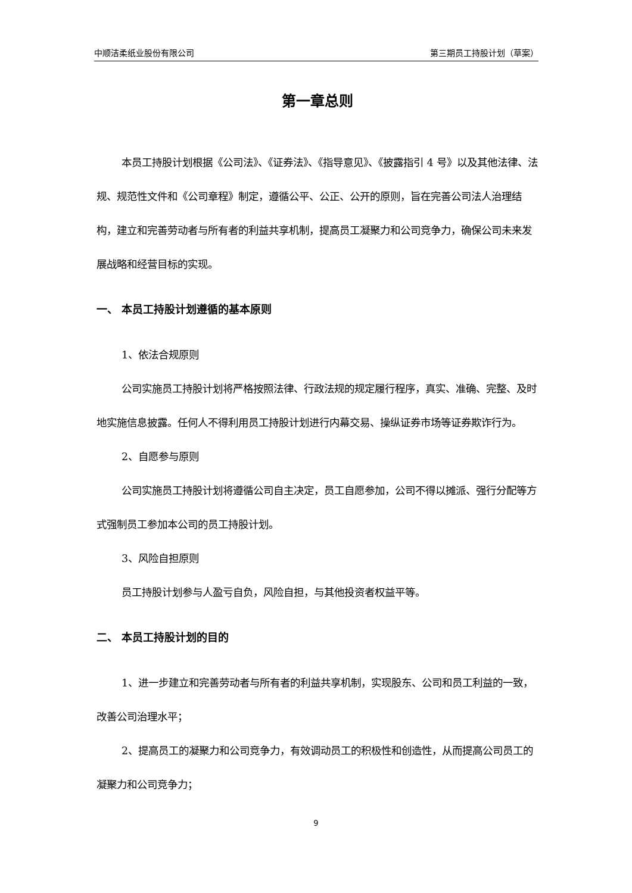中顺洁柔纸业股份有限公司 第三期员工持股计划（草案）
第一章总则
本员工持股计划根据《公司法》、《证券法》、《指导意见》、《披露指引 4 号》以及其他法律、法规、规范性文件和《公司章程》制定，遵循公平、公正、公开的原则，旨在完善公司法人治理结构，建立和完善劳动者与所有者的利益共享机制，提高员工凝聚力和公司竞争力，确保公司未来发展战略和经营目标的实现。
一、 本员工持股计划遵循的基本原则
1、依法合规原则
公司实施员工持股计划将严格按照法律、行政法规的规定履行程序，真实、准确、完整、及时地实施信息披露。任何人不得利用员工持股计划进行内幕交易、操纵证券市场等证券欺诈行为。
2、自愿参与原则
公司实施员工持股计划将遵循公司自主决定，员工自愿参加，公司不得以摊派、强行分配等方式强制员工参加本公司的员工持股计划。
3、风险自担原则
员工持股计划参与人盈亏自负，风险自担，与其他投资者权益平等。
二、 本员工持股计划的目的
1、进一步建立和完善劳动者与所有者的利益共享机制，实现股东、公司和员工利益的一致，改善公司治理水平；
2、提高员工的凝聚力和公司竞争力，有效调动员工的积极性和创造性，从而提高公司员工的凝聚力和公司竞争力；
9